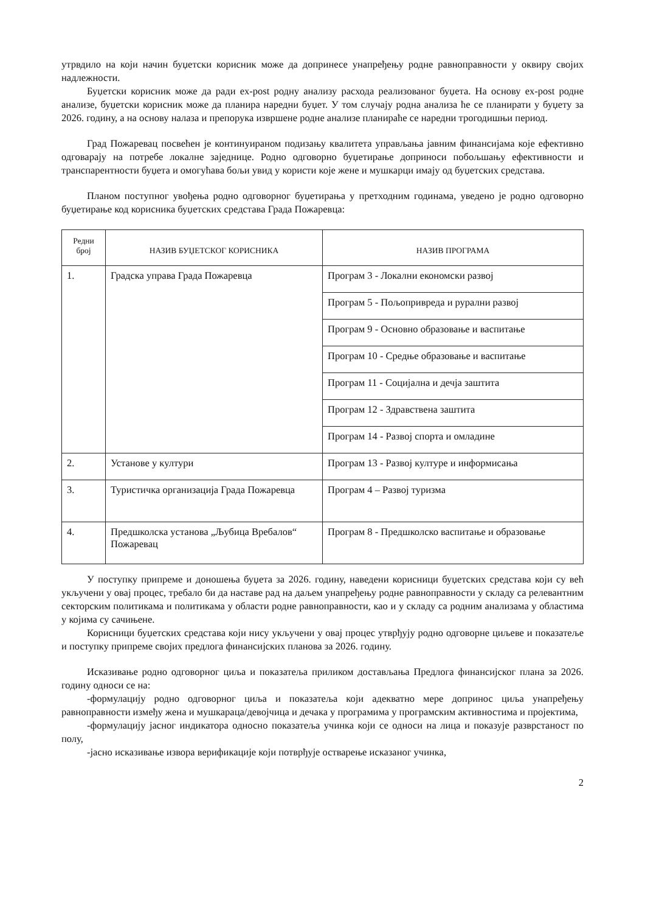утрвдило на који начин буџетски корисник може да допринесе унапређењу родне равноправности у оквиру својих надлежности.
Буџетски корисник може да ради ex-post родну анализу расхода реализованог буџета. На основу ex-post родне анализе, буџетски корисник може да планира наредни буџет. У том случају родна анализа ће се планирати у буџету за 2026. годину, а на основу налаза и препорука извршене родне анализе планираће се наредни трогодишњи период.
Град Пожаревац посвећен је континуираном подизању квалитета управљања јавним финансијама које ефективно одговарају на потребе локалне заједнице. Родно одговорно буџетирање доприноси побољшању ефективности и транспарентности буџета и омогућава бољи увид у користи које жене и мушкарци имају од буџетских средстава.
Планом поступног увођења родно одговорног буџетирања у претходним годинама, уведено је родно одговорно буџетирање код корисника буџетских средстава Града Пожаревца:
| Редни број | НАЗИВ БУЏЕТСКОГ КОРИСНИКА | НАЗИВ ПРОГРАМА |
| --- | --- | --- |
| 1. | Градска управа Града Пожаревца | Програм 3 - Локални економски развој |
| | | Програм 5 - Пољопривреда и рурални развој |
| | | Програм 9 - Основно образовање и васпитање |
| | | Програм 10 - Средње образовање и васпитање |
| | | Програм 11 - Социјална и дечја заштита |
| | | Програм 12 - Здравствена заштита |
| | | Програм 14 - Развој спорта и омладине |
| 2. | Установе у култури | Програм 13 - Развој културе и информисања |
| 3. | Туристичка организација Града Пожаревца | Програм 4 – Развој туризма |
| 4. | Предшколска установа „Љубица Вребалов“ Пожаревац | Програм 8 - Предшколско васпитање и образовање |
У поступку припреме и доношења буџета за 2026. годину, наведени корисници буџетских средстава који су већ укључени у овај процес, требало би да наставе рад на даљем унапређењу родне равноправности у складу са релевантним секторским политикама и политикама у области родне равноправности, као и у складу са родним анализама у областима у којима су сачињене.
Корисници буџетских средстава који нису укључени у овај процес утврђују родно одговорне циљеве и показатеље и поступку припреме својих предлога финансијских планова за 2026. годину.
Исказивање родно одговорног циља и показатеља приликом достављања Предлога финансијског плана за 2026. годину односи се на:
-формулацију родно одговорног циља и показатеља који адекватно мере допринос циља унапређењу равноправности између жена и мушкараца/девојчица и дечака у програмима у програмским активностима и пројектима,
-формулацију јасног индикатора односно показатеља учинка који се односи на лица и показује разврстаност по полу,
-јасно исказивање извора верификације који потврђује остварење исказаног учинка,
2